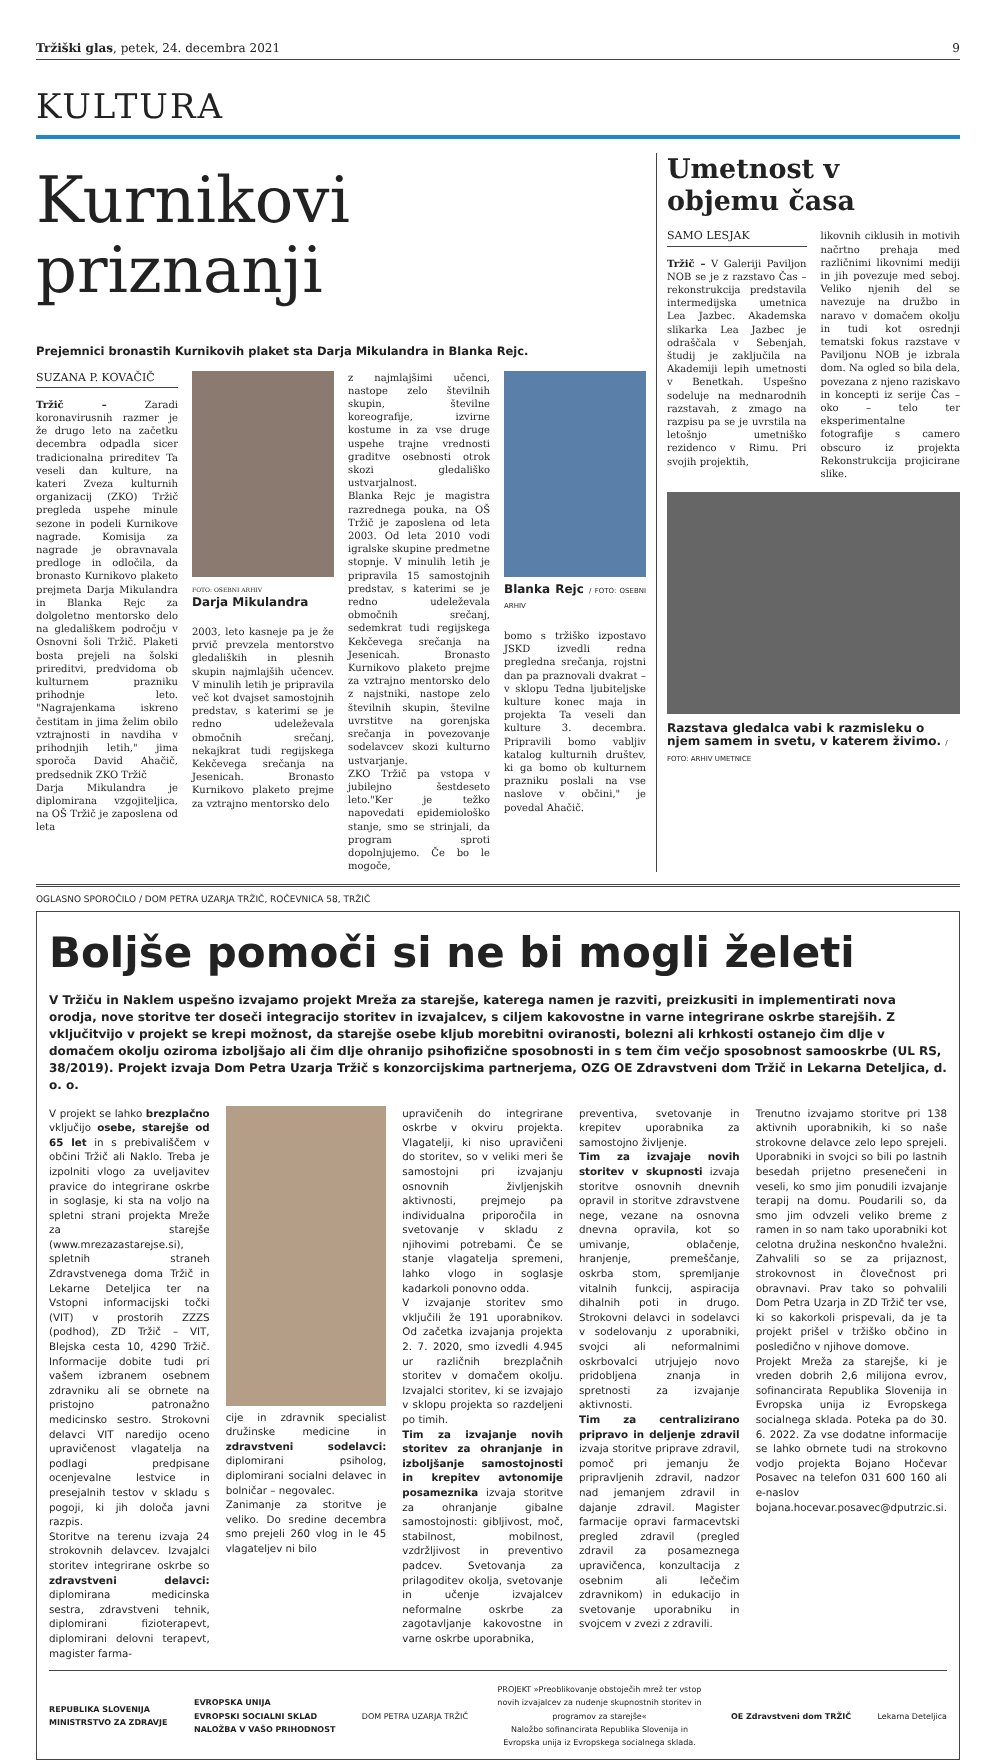Tržiški glas, petek, 24. decembra 2021 9
KULTURA
Kurnikovi priznanji
Prejemnici bronastih Kurnikovih plaket sta Darja Mikulandra in Blanka Rejc.
SUZANA P. KOVAČIČ
Tržič – Zaradi koronavirusnih razmer je že drugo leto na začetku decembra odpadla sicer tradicionalna prireditev Ta veseli dan kulture, na kateri Zveza kulturnih organizacij (ZKO) Tržič pregleda uspehe minule sezone in podeli Kurnikove nagrade. Komisija za nagrade je obravnavala predloge in odločila, da bronasto Kurnikovo plaketo prejmeta Darja Mikulandra in Blanka Rejc za dolgoletno mentorsko delo na gledališkem področju v Osnovni šoli Tržič. Plaketi bosta prejeli na šolski prireditvi, predvidoma ob kulturnem prazniku prihodnje leto. "Nagrajenkama iskreno čestitam in jima želim obilo vztrajnosti in navdiha v prihodnjih letih," jima sporoča David Ahačič, predsednik ZKO Tržič
Darja Mikulandra je diplomirana vzgojiteljica, na OŠ Tržič je zaposlena od leta
FOTO: OSEBNI ARHIV
Darja Mikulandra
2003, leto kasneje pa je že prvič prevzela mentorstvo gledaliških in plesnih skupin najmlajših učencev. V minulih letih je pripravila več kot dvajset samostojnih predstav, s katerimi se je redno udeleževala območnih srečanj, nekajkrat tudi regijskega Kekčevega srečanja na Jesenicah. Bronasto Kurnikovo plaketo prejme za vztrajno mentorsko delo
z najmlajšimi učenci, nastope zelo številnih skupin, številne koreografije, izvirne kostume in za vse druge uspehe trajne vrednosti graditve osebnosti otrok skozi gledališko ustvarjalnost.
Blanka Rejc je magistra razrednega pouka, na OŠ Tržič je zaposlena od leta 2003. Od leta 2010 vodi igralske skupine predmetne stopnje. V minulih letih je pripravila 15 samostojnih predstav, s katerimi se je redno udeleževala območnih srečanj, sedemkrat tudi regijskega Kekčevega srečanja na Jesenicah. Bronasto Kurnikovo plaketo prejme za vztrajno mentorsko delo z najstniki, nastope zelo številnih skupin, številne uvrstitve na gorenjska srečanja in povezovanje sodelavcev skozi kulturno ustvarjanje.
ZKO Tržič pa vstopa v jubilejno šestdeseto leto."Ker je težko napovedati epidemiološko stanje, smo se strinjali, da program sproti dopolnjujemo. Če bo le mogoče,
Blanka Rejc / FOTO: OSEBNI ARHIV
bomo s tržiško izpostavo JSKD izvedli redna pregledna srečanja, rojstni dan pa praznovali dvakrat – v sklopu Tedna ljubiteljske kulture konec maja in projekta Ta veseli dan kulture 3. decembra. Pripravili bomo vabljiv katalog kulturnih društev, ki ga bomo ob kulturnem prazniku poslali na vse naslove v občini," je povedal Ahačič.
Umetnost v objemu časa
SAMO LESJAK
Tržič – V Galeriji Paviljon NOB se je z razstavo Čas – rekonstrukcija predstavila intermedijska umetnica Lea Jazbec. Akademska slikarka Lea Jazbec je odraščala v Sebenjah, študij je zaključila na Akademiji lepih umetnosti v Benetkah. Uspešno sodeluje na mednarodnih razstavah, z zmago na razpisu pa se je uvrstila na letošnjo umetniško rezidenco v Rimu. Pri svojih projektih,
likovnih ciklusih in motivih načrtno prehaja med različnimi likovnimi mediji in jih povezuje med seboj. Veliko njenih del se navezuje na družbo in naravo v domačem okolju in tudi kot osrednji tematski fokus razstave v Paviljonu NOB je izbrala dom. Na ogled so bila dela, povezana z njeno raziskavo in koncepti iz serije Čas – oko – telo ter eksperimentalne fotografije s camero obscuro iz projekta Rekonstrukcija projicirane slike.
Razstava gledalca vabi k razmisleku o njem samem in svetu, v katerem živimo. / FOTO: ARHIV UMETNICE
OGLASNO SPOROČILO / DOM PETRA UZARJA TRŽIČ, ROČEVNICA 58, TRŽIČ
Boljše pomoči si ne bi mogli želeti
V Tržiču in Naklem uspešno izvajamo projekt Mreža za starejše, katerega namen je razviti, preizkusiti in implementirati nova orodja, nove storitve ter doseči integracijo storitev in izvajalcev, s ciljem kakovostne in varne integrirane oskrbe starejših. Z vključitvijo v projekt se krepi možnost, da starejše osebe kljub morebitni oviranosti, bolezni ali krhkosti ostanejo čim dlje v domačem okolju oziroma izboljšajo ali čim dlje ohranijo psihofizične sposobnosti in s tem čim večjo sposobnost samooskrbe (UL RS, 38/2019). Projekt izvaja Dom Petra Uzarja Tržič s konzorcijskima partnerjema, OZG OE Zdravstveni dom Tržič in Lekarna Deteljica, d. o. o.
V projekt se lahko brezplačno vključijo osebe, starejše od 65 let in s prebivališčem v občini Tržič ali Naklo. Treba je izpolniti vlogo za uveljavitev pravice do integrirane oskrbe in soglasje, ki sta na voljo na spletni strani projekta Mreže za starejše (www.mrezazastarejse.si), spletnih straneh Zdravstvenega doma Tržič in Lekarne Deteljica ter na Vstopni informacijski točki (VIT) v prostorih ZZZS (podhod), ZD Tržič – VIT, Blejska cesta 10, 4290 Tržič. Informacije dobite tudi pri vašem izbranem osebnem zdravniku ali se obrnete na pristojno patronažno medicinsko sestro. Strokovni delavci VIT naredijo oceno upravičenost vlagatelja na podlagi predpisane ocenjevalne lestvice in presejalnih testov v skladu s pogoji, ki jih določa javni razpis.
Storitve na terenu izvaja 24 strokovnih delavcev. Izvajalci storitev integrirane oskrbe so zdravstveni delavci: diplomirana medicinska sestra, zdravstveni tehnik, diplomirani fizioterapevt, diplomirani delovni terapevt, magister farma-
cije in zdravnik specialist družinske medicine in zdravstveni sodelavci: diplomirani psiholog, diplomirani socialni delavec in bolničar – negovalec.
Zanimanje za storitve je veliko. Do sredine decembra smo prejeli 260 vlog in le 45 vlagateljev ni bilo
upravičenih do integrirane oskrbe v okviru projekta. Vlagatelji, ki niso upravičeni do storitev, so v veliki meri še samostojni pri izvajanju osnovnih življenjskih aktivnosti, prejmejo pa individualna priporočila in svetovanje v skladu z njihovimi potrebami. Če se stanje vlagatelja spremeni, lahko vlogo in soglasje kadarkoli ponovno odda.
V izvajanje storitev smo vključili že 191 uporabnikov. Od začetka izvajanja projekta 2. 7. 2020, smo izvedli 4.945 ur različnih brezplačnih storitev v domačem okolju. Izvajalci storitev, ki se izvajajo v sklopu projekta so razdeljeni po timih.
Tim za izvajanje novih storitev za ohranjanje in izboljšanje samostojnosti in krepitev avtonomije posameznika izvaja storitve za ohranjanje gibalne samostojnosti: gibljivost, moč, stabilnost, mobilnost, vzdržljivost in preventivo padcev. Svetovanja za prilagoditev okolja, svetovanje in učenje izvajalcev neformalne oskrbe za zagotavljanje kakovostne in varne oskrbe uporabnika,
preventiva, svetovanje in krepitev uporabnika za samostojno življenje.
Tim za izvajaje novih storitev v skupnosti izvaja storitve osnovnih dnevnih opravil in storitve zdravstvene nege, vezane na osnovna dnevna opravila, kot so umivanje, oblačenje, hranjenje, premeščanje, oskrba stom, spremljanje vitalnih funkcij, aspiracija dihalnih poti in drugo. Strokovni delavci in sodelavci v sodelovanju z uporabniki, svojci ali neformalnimi oskrbovalci utrjujejo novo pridobljena znanja in spretnosti za izvajanje aktivnosti.
Tim za centralizirano pripravo in deljenje zdravil izvaja storitve priprave zdravil, pomoč pri jemanju že pripravljenih zdravil, nadzor nad jemanjem zdravil in dajanje zdravil. Magister farmacije opravi farmacevtski pregled zdravil (pregled zdravil za posameznega upravičenca, konzultacija z osebnim ali lečečim zdravnikom) in edukacijo in svetovanje uporabniku in svojcem v zvezi z zdravili.
Trenutno izvajamo storitve pri 138 aktivnih uporabnikih, ki so naše strokovne delavce zelo lepo sprejeli. Uporabniki in svojci so bili po lastnih besedah prijetno presenečeni in veseli, ko smo jim ponudili izvajanje terapij na domu. Poudarili so, da smo jim odvzeli veliko breme z ramen in so nam tako uporabniki kot celotna družina neskončno hvaležni. Zahvalili so se za prijaznost, strokovnost in človečnost pri obravnavi. Prav tako so pohvalili Dom Petra Uzarja in ZD Tržič ter vse, ki so kakorkoli prispevali, da je ta projekt prišel v tržiško občino in posledično v njihove domove.
Projekt Mreža za starejše, ki je vreden dobrih 2,6 milijona evrov, sofinancirata Republika Slovenija in Evropska unija iz Evropskega socialnega sklada. Poteka pa do 30. 6. 2022. Za vse dodatne informacije se lahko obrnete tudi na strokovno vodjo projekta Bojano Hočevar Posavec na telefon 031 600 160 ali e-naslov bojana.hocevar.posavec@dputrzic.si.
REPUBLIKA SLOVENIJA
MINISTRSTVO ZA ZDRAVJE EVROPSKA UNIJA
EVROPSKI SOCIALNI SKLAD
NALOŽBA V VAŠO PRIHODNOST DOM PETRA UZARJA TRŽIČ PROJEKT »Preoblikovanje obstoječih mrež ter vstop novih izvajalcev za nudenje skupnostnih storitev in programov za starejše«
Naložbo sofinancirata Republika Slovenija in Evropska unija iz Evropskega socialnega sklada. OE Zdravstveni dom TRŽIČ Lekarna Deteljica